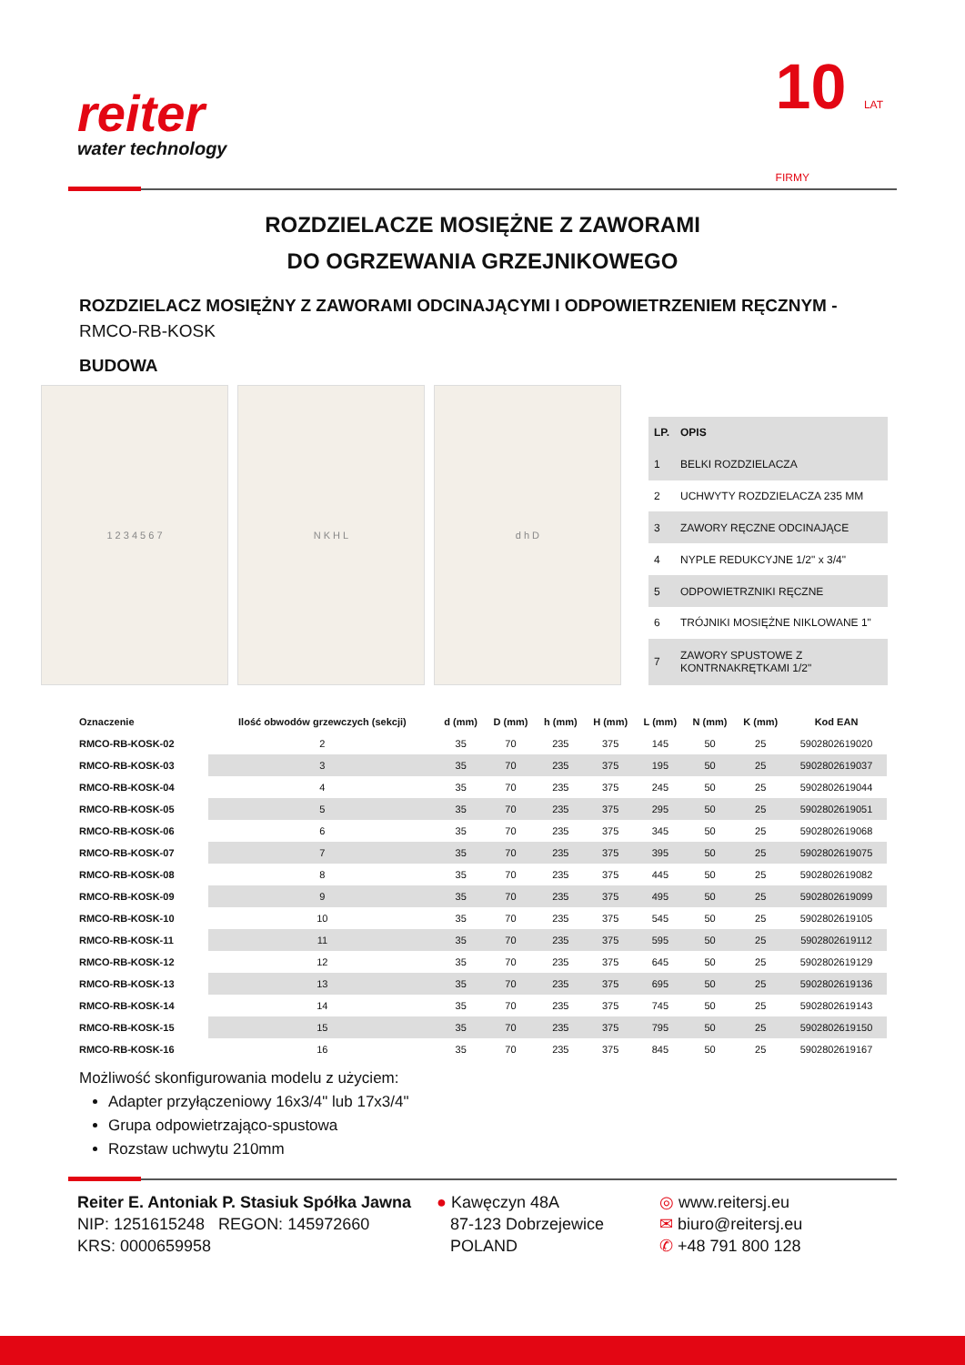reiter
water technology
10 LAT
FIRMY
ROZDZIELACZE MOSIĘŻNE Z ZAWORAMI
DO OGRZEWANIA GRZEJNIKOWEGO
ROZDZIELACZ MOSIĘŻNY Z ZAWORAMI ODCINAJĄCYMI I ODPOWIETRZENIEM RĘCZNYM -
RMCO-RB-KOSK
BUDOWA
1 2 3 4 5 6 7 N K H L d h D
| LP. | OPIS |
| --- | --- |
| 1 | BELKI ROZDZIELACZA |
| 2 | UCHWYTY ROZDZIELACZA 235 MM |
| 3 | ZAWORY RĘCZNE ODCINAJĄCE |
| 4 | NYPLE REDUKCYJNE 1/2" x 3/4" |
| 5 | ODPOWIETRZNIKI RĘCZNE |
| 6 | TRÓJNIKI MOSIĘŻNE NIKLOWANE 1" |
| 7 | ZAWORY SPUSTOWE Z KONTRNAKRĘTKAMI 1/2" |
| Oznaczenie | Ilość obwodów grzewczych (sekcji) | d (mm) | D (mm) | h (mm) | H (mm) | L (mm) | N (mm) | K (mm) | Kod EAN |
| --- | --- | --- | --- | --- | --- | --- | --- | --- | --- |
| RMCO-RB-KOSK-02 | 2 | 35 | 70 | 235 | 375 | 145 | 50 | 25 | 5902802619020 |
| RMCO-RB-KOSK-03 | 3 | 35 | 70 | 235 | 375 | 195 | 50 | 25 | 5902802619037 |
| RMCO-RB-KOSK-04 | 4 | 35 | 70 | 235 | 375 | 245 | 50 | 25 | 5902802619044 |
| RMCO-RB-KOSK-05 | 5 | 35 | 70 | 235 | 375 | 295 | 50 | 25 | 5902802619051 |
| RMCO-RB-KOSK-06 | 6 | 35 | 70 | 235 | 375 | 345 | 50 | 25 | 5902802619068 |
| RMCO-RB-KOSK-07 | 7 | 35 | 70 | 235 | 375 | 395 | 50 | 25 | 5902802619075 |
| RMCO-RB-KOSK-08 | 8 | 35 | 70 | 235 | 375 | 445 | 50 | 25 | 5902802619082 |
| RMCO-RB-KOSK-09 | 9 | 35 | 70 | 235 | 375 | 495 | 50 | 25 | 5902802619099 |
| RMCO-RB-KOSK-10 | 10 | 35 | 70 | 235 | 375 | 545 | 50 | 25 | 5902802619105 |
| RMCO-RB-KOSK-11 | 11 | 35 | 70 | 235 | 375 | 595 | 50 | 25 | 5902802619112 |
| RMCO-RB-KOSK-12 | 12 | 35 | 70 | 235 | 375 | 645 | 50 | 25 | 5902802619129 |
| RMCO-RB-KOSK-13 | 13 | 35 | 70 | 235 | 375 | 695 | 50 | 25 | 5902802619136 |
| RMCO-RB-KOSK-14 | 14 | 35 | 70 | 235 | 375 | 745 | 50 | 25 | 5902802619143 |
| RMCO-RB-KOSK-15 | 15 | 35 | 70 | 235 | 375 | 795 | 50 | 25 | 5902802619150 |
| RMCO-RB-KOSK-16 | 16 | 35 | 70 | 235 | 375 | 845 | 50 | 25 | 5902802619167 |
Możliwość skonfigurowania modelu z użyciem:
Adapter przyłączeniowy 16x3/4" lub 17x3/4"
Grupa odpowietrzająco-spustowa
Rozstaw uchwytu 210mm
Reiter E. Antoniak P. Stasiuk Spółka Jawna
NIP: 1251615248 REGON: 145972660
KRS: 0000659958
● Kawęczyn 48A
87-123 Dobrzejewice
POLAND
◎ www.reitersj.eu
✉ biuro@reitersj.eu
✆ +48 791 800 128